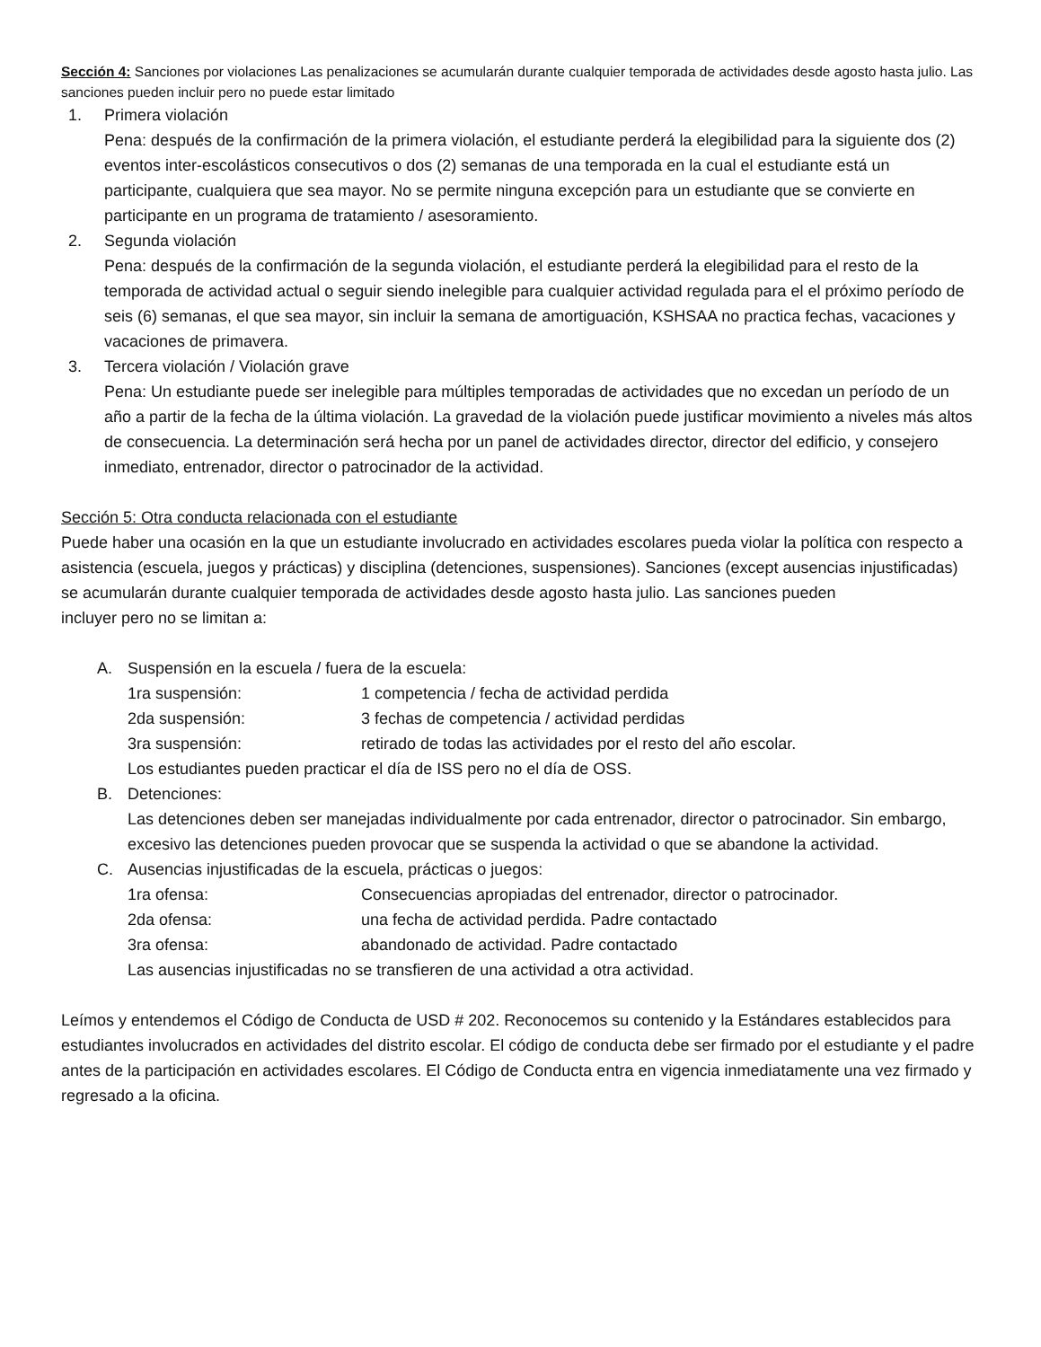Sección 4: Sanciones por violaciones Las penalizaciones se acumularán durante cualquier temporada de actividades desde agosto hasta julio. Las sanciones pueden incluir pero no puede estar limitado
1. Primera violación
Pena: después de la confirmación de la primera violación, el estudiante perderá la elegibilidad para la siguiente dos (2) eventos inter-escolásticos consecutivos o dos (2) semanas de una temporada en la cual el estudiante está un participante, cualquiera que sea mayor. No se permite ninguna excepción para un estudiante que se convierte en participante en un programa de tratamiento / asesoramiento.
2. Segunda violación
Pena: después de la confirmación de la segunda violación, el estudiante perderá la elegibilidad para el resto de la temporada de actividad actual o seguir siendo inelegible para cualquier actividad regulada para el el próximo período de seis (6) semanas, el que sea mayor, sin incluir la semana de amortiguación, KSHSAA no practica fechas, vacaciones y vacaciones de primavera.
3. Tercera violación / Violación grave
Pena: Un estudiante puede ser inelegible para múltiples temporadas de actividades que no excedan un período de un año a partir de la fecha de la última violación. La gravedad de la violación puede justificar movimiento a niveles más altos de consecuencia. La determinación será hecha por un panel de actividades director, director del edificio, y consejero inmediato, entrenador, director o patrocinador de la actividad.
Sección 5: Otra conducta relacionada con el estudiante
Puede haber una ocasión en la que un estudiante involucrado en actividades escolares pueda violar la política con respecto a asistencia (escuela, juegos y prácticas) y disciplina (detenciones, suspensiones). Sanciones (except ausencias injustificadas) se acumularán durante cualquier temporada de actividades desde agosto hasta julio. Las sanciones pueden
incluyer pero no se limitan a:
A. Suspensión en la escuela / fuera de la escuela:
1ra suspensión: 1 competencia / fecha de actividad perdida
2da suspensión: 3 fechas de competencia / actividad perdidas
3ra suspensión: retirado de todas las actividades por el resto del año escolar.
Los estudiantes pueden practicar el día de ISS pero no el día de OSS.
B. Detenciones:
Las detenciones deben ser manejadas individualmente por cada entrenador, director o patrocinador. Sin embargo, excesivo las detenciones pueden provocar que se suspenda la actividad o que se abandone la actividad.
C. Ausencias injustificadas de la escuela, prácticas o juegos:
1ra ofensa: Consecuencias apropiadas del entrenador, director o patrocinador.
2da ofensa: una fecha de actividad perdida. Padre contactado
3ra ofensa: abandonado de actividad. Padre contactado
Las ausencias injustificadas no se transfieren de una actividad a otra actividad.
Leímos y entendemos el Código de Conducta de USD # 202. Reconocemos su contenido y la Estándares establecidos para estudiantes involucrados en actividades del distrito escolar. El código de conducta debe ser firmado por el estudiante y el padre antes de la participación en actividades escolares. El Código de Conducta entra en vigencia inmediatamente una vez firmado y regresado a la oficina.